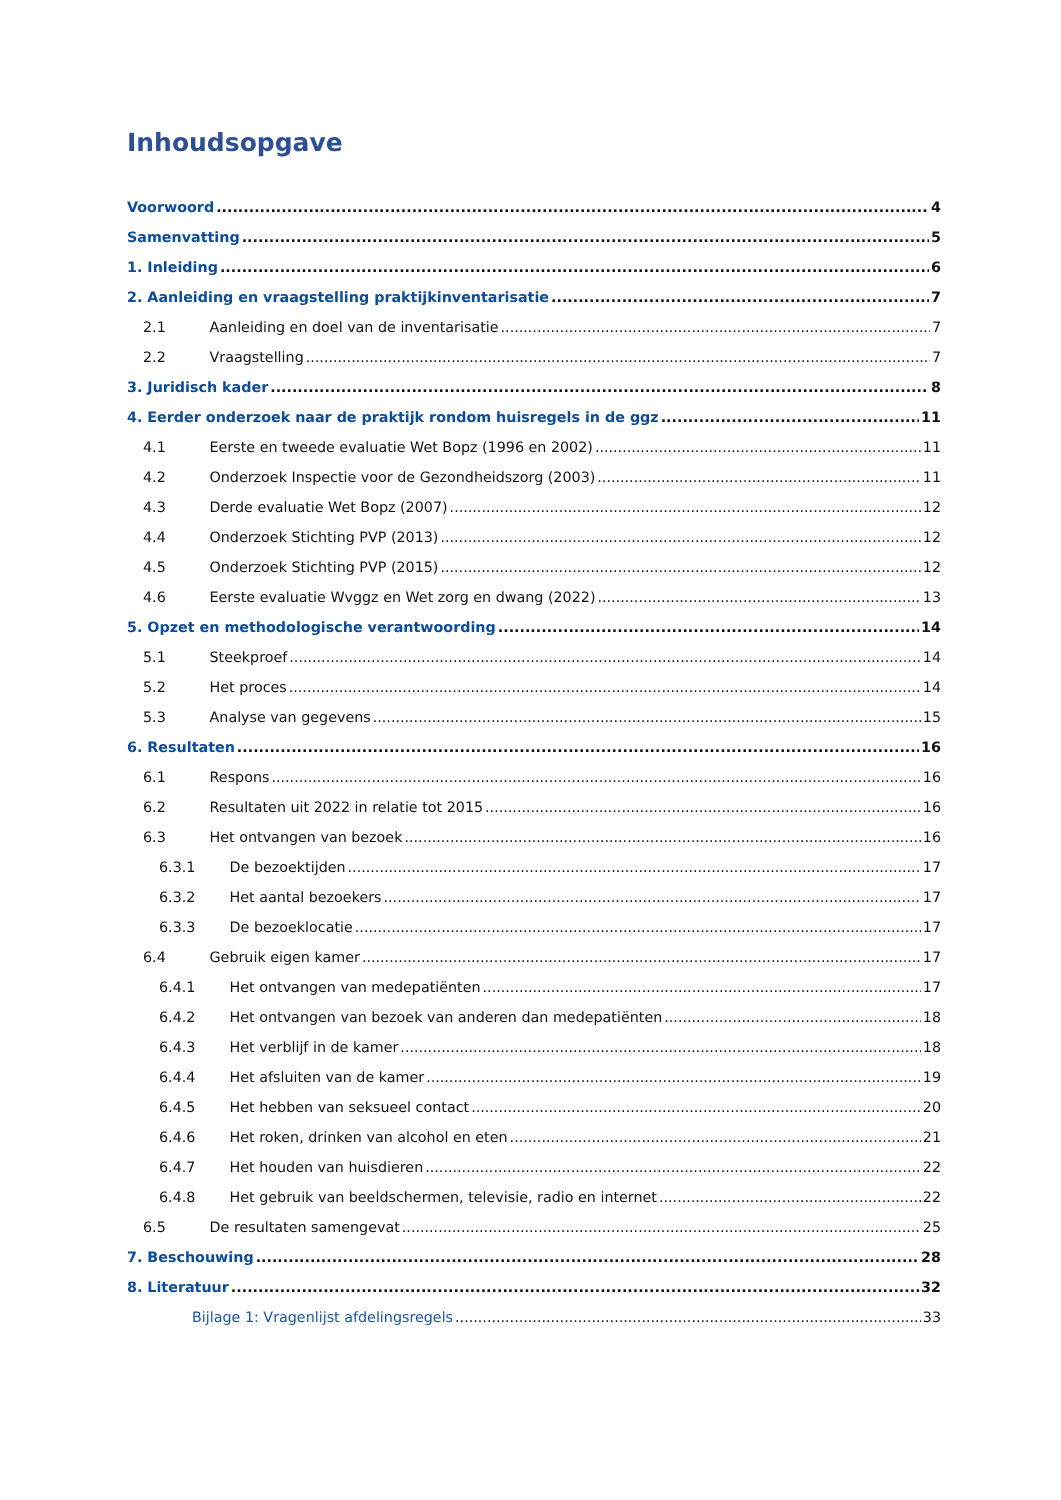Inhoudsopgave
Voorwoord 4
Samenvatting 5
1. Inleiding 6
2. Aanleiding en vraagstelling praktijkinventarisatie 7
2.1 Aanleiding en doel van de inventarisatie 7
2.2 Vraagstelling 7
3. Juridisch kader 8
4. Eerder onderzoek naar de praktijk rondom huisregels in de ggz 11
4.1 Eerste en tweede evaluatie Wet Bopz (1996 en 2002) 11
4.2 Onderzoek Inspectie voor de Gezondheidszorg (2003) 11
4.3 Derde evaluatie Wet Bopz (2007) 12
4.4 Onderzoek Stichting PVP (2013) 12
4.5 Onderzoek Stichting PVP (2015) 12
4.6 Eerste evaluatie Wvggz en Wet zorg en dwang (2022) 13
5. Opzet en methodologische verantwoording 14
5.1 Steekproef 14
5.2 Het proces 14
5.3 Analyse van gegevens 15
6. Resultaten 16
6.1 Respons 16
6.2 Resultaten uit 2022 in relatie tot 2015 16
6.3 Het ontvangen van bezoek 16
6.3.1 De bezoektijden 17
6.3.2 Het aantal bezoekers 17
6.3.3 De bezoeklocatie 17
6.4 Gebruik eigen kamer 17
6.4.1 Het ontvangen van medepatiënten 17
6.4.2 Het ontvangen van bezoek van anderen dan medepatiënten 18
6.4.3 Het verblijf in de kamer 18
6.4.4 Het afsluiten van de kamer 19
6.4.5 Het hebben van seksueel contact 20
6.4.6 Het roken, drinken van alcohol en eten 21
6.4.7 Het houden van huisdieren 22
6.4.8 Het gebruik van beeldschermen, televisie, radio en internet 22
6.5 De resultaten samengevat 25
7. Beschouwing 28
8. Literatuur 32
Bijlage 1: Vragenlijst afdelingsregels 33